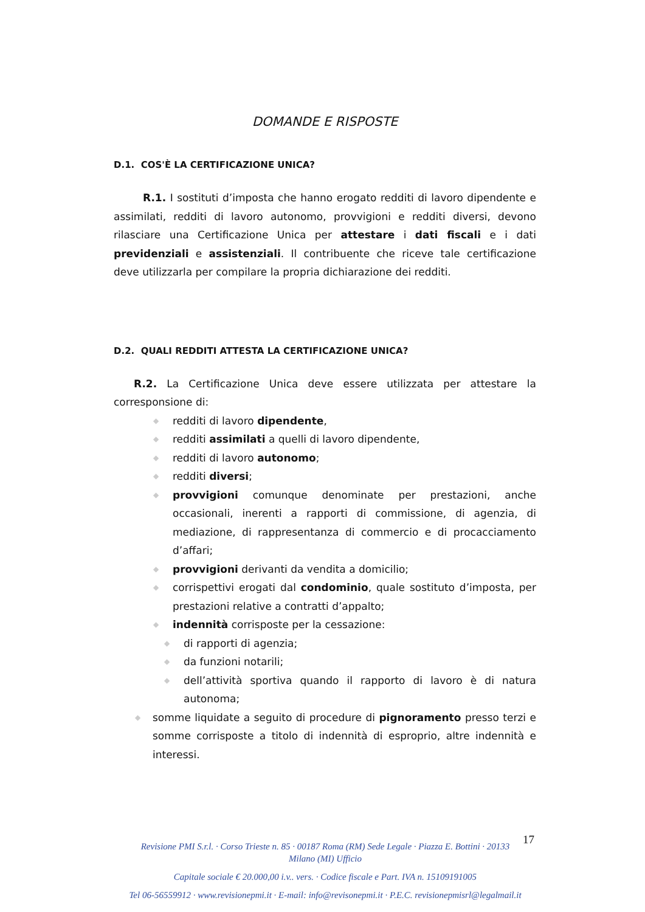DOMANDE E RISPOSTE
D.1. COS'È LA CERTIFICAZIONE UNICA?
R.1. I sostituti d’imposta che hanno erogato redditi di lavoro dipendente e assimilati, redditi di lavoro autonomo, provvigioni e redditi diversi, devono rilasciare una Certificazione Unica per attestare i dati fiscali e i dati previdenziali e assistenziali. Il contribuente che riceve tale certificazione deve utilizzarla per compilare la propria dichiarazione dei redditi.
D.2. QUALI REDDITI ATTESTA LA CERTIFICAZIONE UNICA?
R.2. La Certificazione Unica deve essere utilizzata per attestare la corresponsione di:
◆ redditi di lavoro dipendente,
◆ redditi assimilati a quelli di lavoro dipendente,
◆ redditi di lavoro autonomo;
◆ redditi diversi;
◆ provvigioni comunque denominate per prestazioni, anche occasionali, inerenti a rapporti di commissione, di agenzia, di mediazione, di rappresentanza di commercio e di procacciamento d’affari;
◆ provvigioni derivanti da vendita a domicilio;
◆ corrispettivi erogati dal condominio, quale sostituto d’imposta, per prestazioni relative a contratti d’appalto;
◆ indennità corrisposte per la cessazione:
◆ di rapporti di agenzia;
◆ da funzioni notarili;
◆ dell’attività sportiva quando il rapporto di lavoro è di natura autonoma;
◆ somme liquidate a seguito di procedure di pignoramento presso terzi e somme corrisposte a titolo di indennità di esproprio, altre indennità e interessi.
17
Revisione PMI S.r.l. · Corso Trieste n. 85 · 00187 Roma (RM) Sede Legale · Piazza E. Bottini · 20133
Milano (MI) Ufficio
Capitale sociale € 20.000,00 i.v.. vers. · Codice fiscale e Part. IVA n. 15109191005
Tel 06-56559912 · www.revisionepmi.it · E-mail: info@revisonepmi.it · P.E.C. revisionepmisrl@legalmail.it